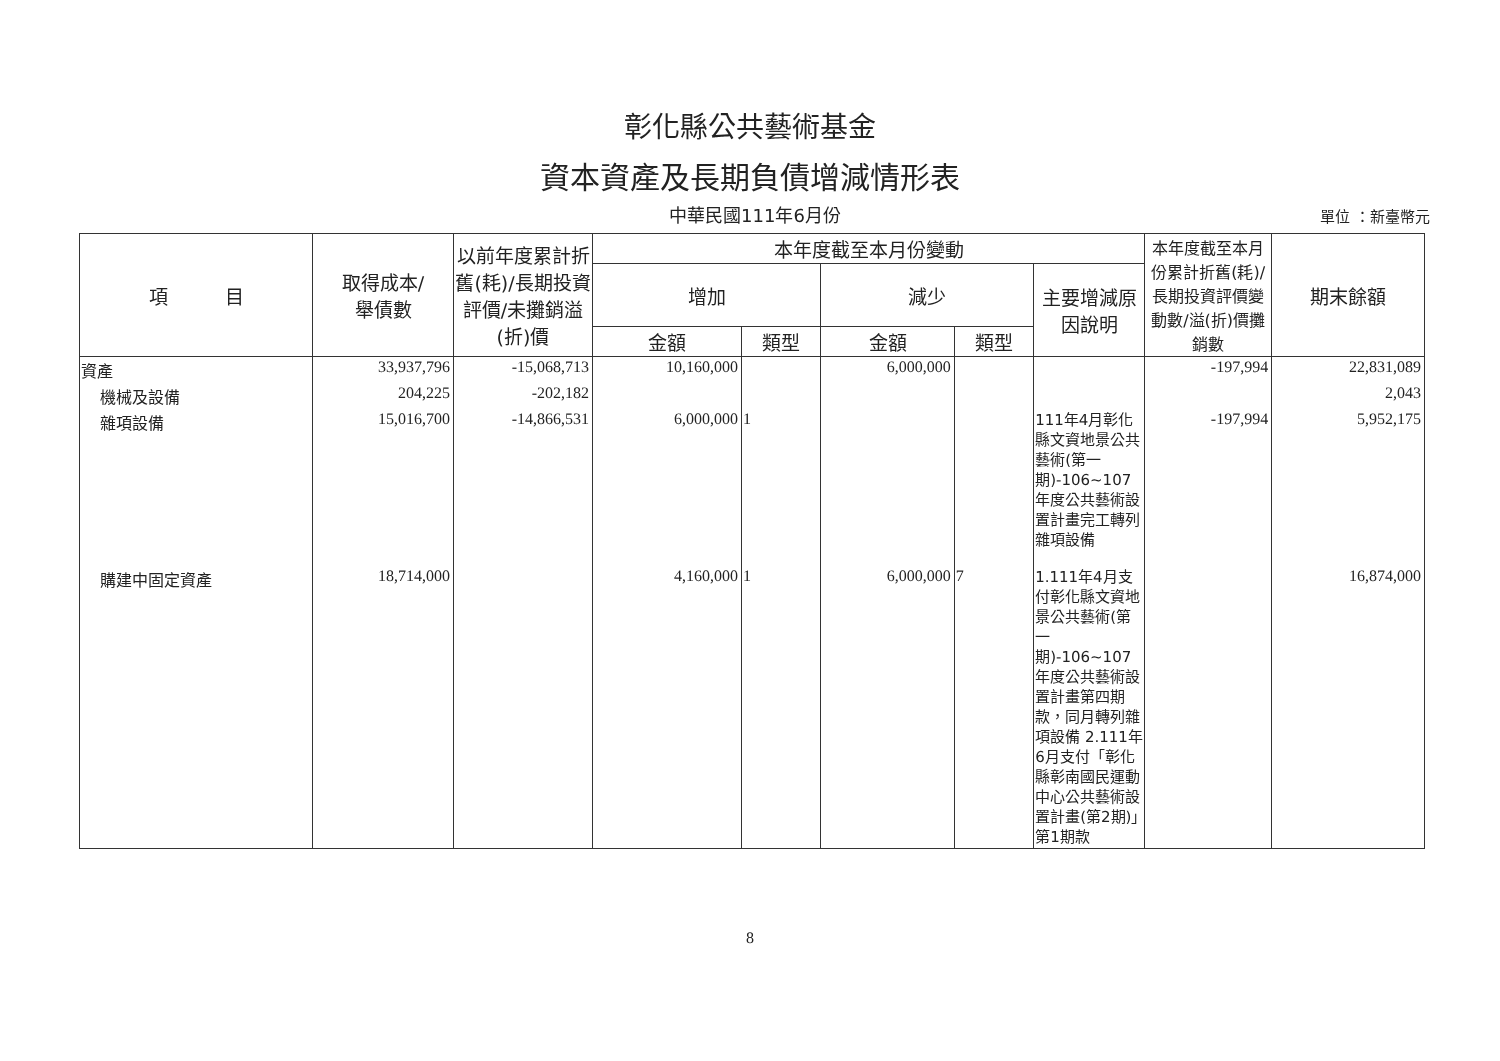彰化縣公共藝術基金
資本資產及長期負債增減情形表
中華民國111年6月份
單位 ：新臺幣元
| 項 目 | 取得成本/ 舉債數 | 以前年度累計折舊(耗)/長期投資評價/未攤銷溢(折)價 | 本年度截至本月份變動 | | | | | 本年度截至本月份累計折舊(耗)/長期投資評價變動數/溢(折)價攤銷數 | 期末餘額 |
| --- | --- | --- | --- | --- | --- | --- | --- | --- | --- |
| | | | 增加 | | 減少 | | 主要增減原因說明 | | |
| | | | 金額 | 類型 | 金額 | 類型 | | | |
| 資產 | 33,937,796 | -15,068,713 | 10,160,000 | | 6,000,000 | | | -197,994 | 22,831,089 |
| 機械及設備 | 204,225 | -202,182 | | | | | | | 2,043 |
| 雜項設備 | 15,016,700 | -14,866,531 | 6,000,000 | 1 | | | 111年4月彰化縣文資地景公共藝術(第一期)-106~107年度公共藝術設置計畫完工轉列雜項設備 | -197,994 | 5,952,175 |
| 購建中固定資產 | 18,714,000 | | 4,160,000 | 1 | 6,000,000 | 7 | 1.111年4月支付彰化縣文資地景公共藝術(第一期)-106~107年度公共藝術設置計畫第四期款，同月轉列雜項設備 2.111年6月支付「彰化縣彰南國民運動中心公共藝術設置計畫(第2期)」第1期款 | | 16,874,000 |
8